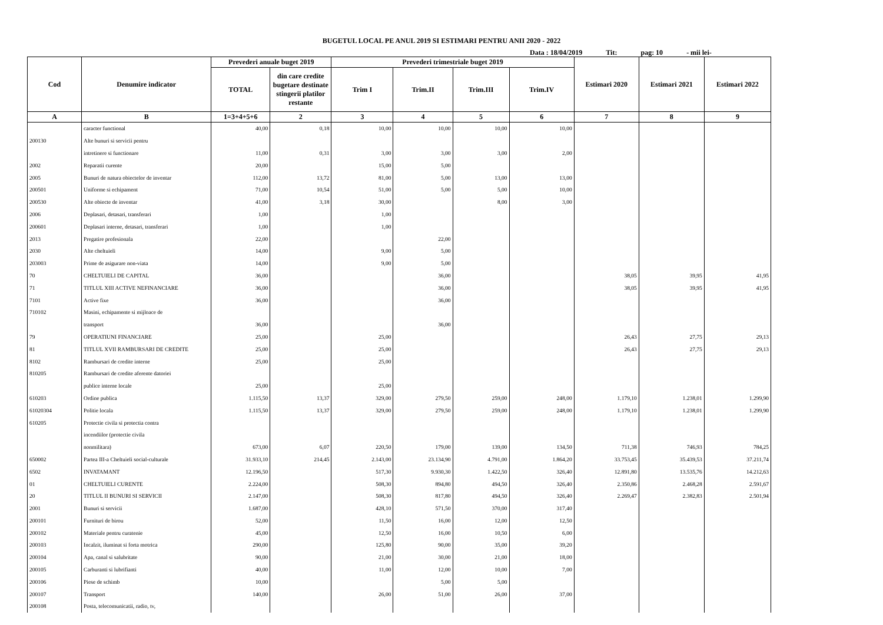BUGETUL LOCAL PE ANUL 2019 SI ESTIMARI PENTRU ANII 2020 - 2022
Data : 18/04/2019 Tit: pag: 10 - mii lei-
| Cod | Denumire indicator | Prevederi anuale buget 2019 | | Prevederi trimestriale buget 2019 | | | | Estimari 2020 | Estimari 2021 | Estimari 2022 |
| --- | --- | --- | --- | --- | --- | --- | --- | --- | --- | --- |
| | | TOTAL | din care credite bugetare destinate stingerii platilor restante | Trim I | Trim.II | Trim.III | Trim.IV | | | |
| A | B | 1=3+4+5+6 | 2 | 3 | 4 | 5 | 6 | 7 | 8 | 9 |
| | caracter functional | 40,00 | 0,18 | 10,00 | 10,00 | 10,00 | 10,00 | | | |
| 200130 | Alte bunuri si servicii pentru | | | | | | | | | |
| | intretinere si functionare | 11,00 | 0,31 | 3,00 | 3,00 | 3,00 | 2,00 | | | |
| 2002 | Reparatii curente | 20,00 | | 15,00 | 5,00 | | | | | |
| 2005 | Bunuri de natura obiectelor de inventar | 112,00 | 13,72 | 81,00 | 5,00 | 13,00 | 13,00 | | | |
| 200501 | Uniforme si echipament | 71,00 | 10,54 | 51,00 | 5,00 | 5,00 | 10,00 | | | |
| 200530 | Alte obiecte de inventar | 41,00 | 3,18 | 30,00 | | 8,00 | 3,00 | | | |
| 2006 | Deplasari, detasari, transferari | 1,00 | | 1,00 | | | | | | |
| 200601 | Deplasari interne, detasari, transferari | 1,00 | | 1,00 | | | | | | |
| 2013 | Pregatire profesionala | 22,00 | | | 22,00 | | | | | |
| 2030 | Alte cheltuieli | 14,00 | | 9,00 | 5,00 | | | | | |
| 203003 | Prime de asigurare non-viata | 14,00 | | 9,00 | 5,00 | | | | | |
| 70 | CHELTUIELI DE CAPITAL | 36,00 | | | 36,00 | | | 38,05 | 39,95 | 41,95 |
| 71 | TITLUL XIII ACTIVE NEFINANCIARE | 36,00 | | | 36,00 | | | 38,05 | 39,95 | 41,95 |
| 7101 | Active fixe | 36,00 | | | 36,00 | | | | | |
| 710102 | Masini, echipamente si mijloace de | | | | | | | | | |
| | transport | 36,00 | | | 36,00 | | | | | |
| 79 | OPERATIUNI FINANCIARE | 25,00 | | 25,00 | | | | 26,43 | 27,75 | 29,13 |
| 81 | TITLUL XVII RAMBURSARI DE CREDITE | 25,00 | | 25,00 | | | | 26,43 | 27,75 | 29,13 |
| 8102 | Rambursari de credite interne | 25,00 | | 25,00 | | | | | | |
| 810205 | Rambursari de credite aferente datoriei | | | | | | | | | |
| | publice interne locale | 25,00 | | 25,00 | | | | | | |
| 610203 | Ordine publica | 1.115,50 | 13,37 | 329,00 | 279,50 | 259,00 | 248,00 | 1.179,10 | 1.238,01 | 1.299,90 |
| 61020304 | Politie locala | 1.115,50 | 13,37 | 329,00 | 279,50 | 259,00 | 248,00 | 1.179,10 | 1.238,01 | 1.299,90 |
| 610205 | Protectie civila si protectia contra | | | | | | | | | |
| | incendiilor (protectie civila | | | | | | | | | |
| | nonmilitara) | 673,00 | 6,07 | 220,50 | 179,00 | 139,00 | 134,50 | 711,38 | 746,93 | 784,25 |
| 650002 | Partea III-a Cheltuieli social-culturale | 31.933,10 | 214,45 | 2.143,00 | 23.134,90 | 4.791,00 | 1.864,20 | 33.753,45 | 35.439,53 | 37.211,74 |
| 6502 | INVATAMANT | 12.196,50 | | 517,30 | 9.930,30 | 1.422,50 | 326,40 | 12.891,80 | 13.535,76 | 14.212,63 |
| 01 | CHELTUIELI CURENTE | 2.224,00 | | 508,30 | 894,80 | 494,50 | 326,40 | 2.350,86 | 2.468,28 | 2.591,67 |
| 20 | TITLUL II BUNURI SI SERVICII | 2.147,00 | | 508,30 | 817,80 | 494,50 | 326,40 | 2.269,47 | 2.382,83 | 2.501,94 |
| 2001 | Bunuri si servicii | 1.687,00 | | 428,10 | 571,50 | 370,00 | 317,40 | | | |
| 200101 | Furnituri de birou | 52,00 | | 11,50 | 16,00 | 12,00 | 12,50 | | | |
| 200102 | Materiale pentru curatenie | 45,00 | | 12,50 | 16,00 | 10,50 | 6,00 | | | |
| 200103 | Incalzit, iluminat si forta motrica | 290,00 | | 125,80 | 90,00 | 35,00 | 39,20 | | | |
| 200104 | Apa, canal si salubritate | 90,00 | | 21,00 | 30,00 | 21,00 | 18,00 | | | |
| 200105 | Carburanti si lubrifianti | 40,00 | | 11,00 | 12,00 | 10,00 | 7,00 | | | |
| 200106 | Piese de schimb | 10,00 | | | 5,00 | 5,00 | | | | |
| 200107 | Transport | 140,00 | | 26,00 | 51,00 | 26,00 | 37,00 | | | |
| 200108 | Posta, telecomunicatii, radio, tv, | | | | | | | | | |